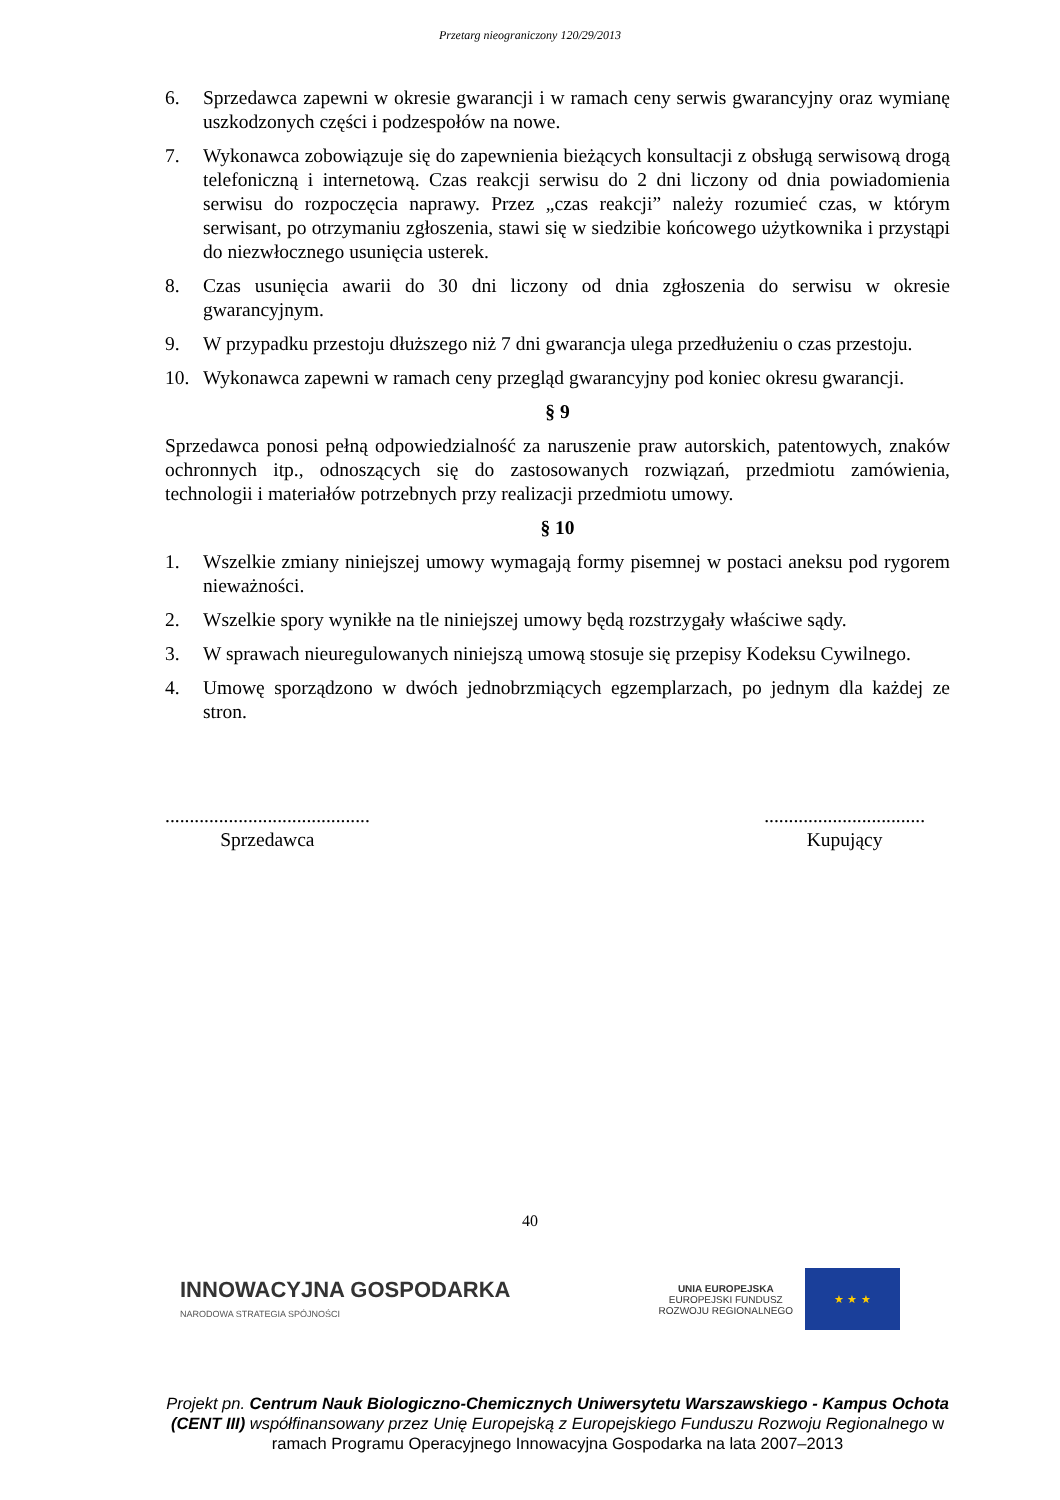Przetarg nieograniczony 120/29/2013
6. Sprzedawca zapewni w okresie gwarancji i w ramach ceny serwis gwarancyjny oraz wymianę uszkodzonych części i podzespołów na nowe.
7. Wykonawca zobowiązuje się do zapewnienia bieżących konsultacji z obsługą serwisową drogą telefoniczną i internetową. Czas reakcji serwisu do 2 dni liczony od dnia powiadomienia serwisu do rozpoczęcia naprawy. Przez „czas reakcji” należy rozumieć czas, w którym serwisant, po otrzymaniu zgłoszenia, stawi się w siedzibie końcowego użytkownika i przystąpi do niezwłocznego usunięcia usterek.
8. Czas usunięcia awarii do 30 dni liczony od dnia zgłoszenia do serwisu w okresie gwarancyjnym.
9. W przypadku przestoju dłuższego niż 7 dni gwarancja ulega przedłużeniu o czas przestoju.
10. Wykonawca zapewni w ramach ceny przegląd gwarancyjny pod koniec okresu gwarancji.
§ 9
Sprzedawca ponosi pełną odpowiedzialność za naruszenie praw autorskich, patentowych, znaków ochronnych itp., odnoszących się do zastosowanych rozwiązań, przedmiotu zamówienia, technologii i materiałów potrzebnych przy realizacji przedmiotu umowy.
§ 10
1. Wszelkie zmiany niniejszej umowy wymagają formy pisemnej w postaci aneksu pod rygorem nieważności.
2. Wszelkie spory wynikłe na tle niniejszej umowy będą rozstrzygały właściwe sądy.
3. W sprawach nieuregulowanych niniejszą umową stosuje się przepisy Kodeksu Cywilnego.
4. Umowę sporządzono w dwóch jednobrzmiących egzemplarzach, po jednym dla każdej ze stron.
..........................................
Sprzedawca
.................................
Kupujący
40
INNOWACYJNA GOSPODARKA
NARODOWA STRATEGIA SPÓJNOŚCI
UNIA EUROPEJSKA
EUROPEJSKI FUNDUSZ
ROZWOJU REGIONALNEGO
★ ★ ★
Projekt pn. Centrum Nauk Biologiczno-Chemicznych Uniwersytetu Warszawskiego - Kampus Ochota (CENT III) współfinansowany przez Unię Europejską z Europejskiego Funduszu Rozwoju Regionalnego w ramach Programu Operacyjnego Innowacyjna Gospodarka na lata 2007–2013